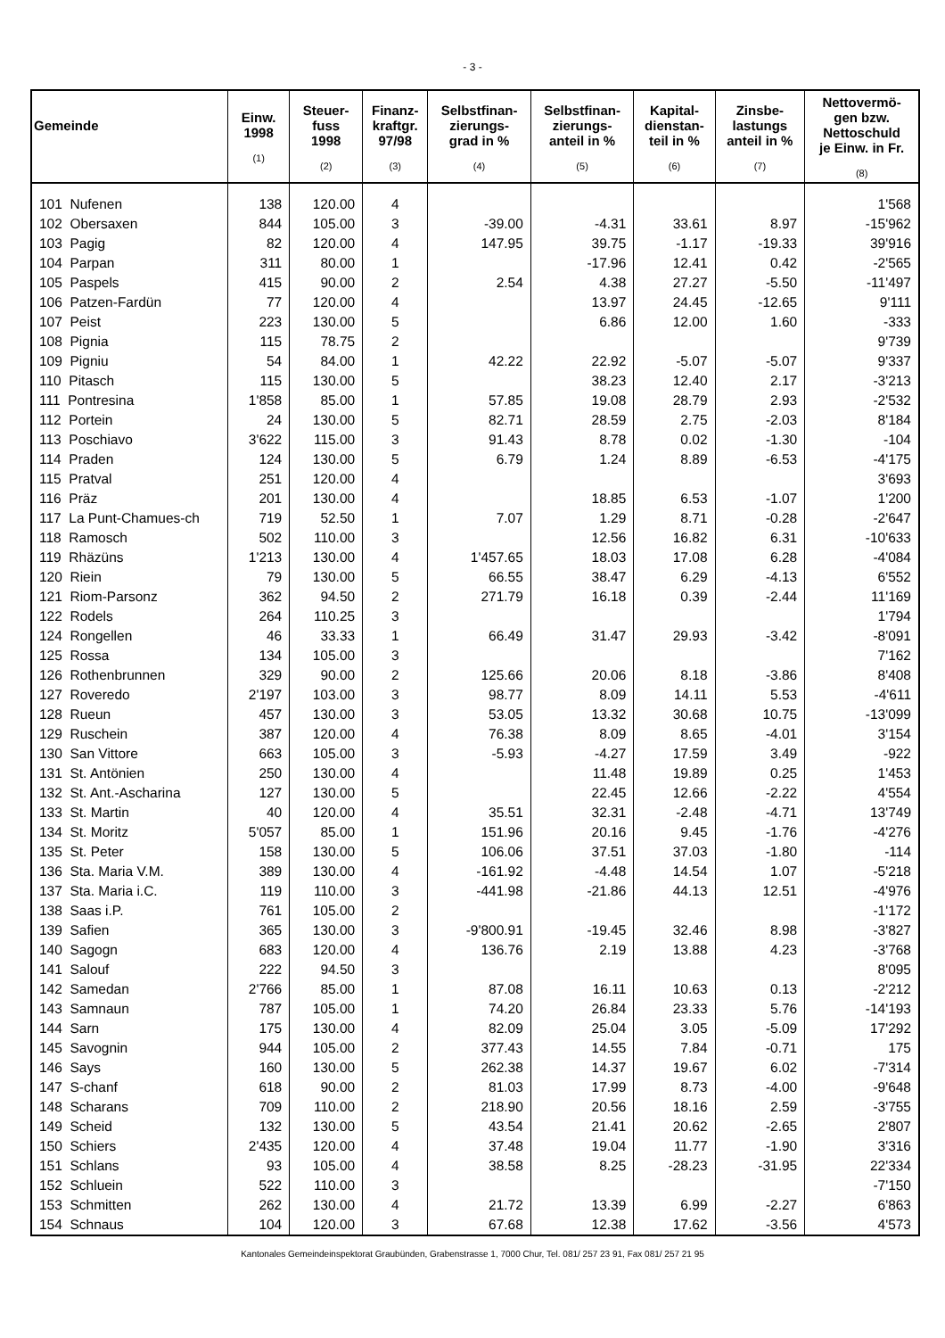- 3 -
| Gemeinde | Einw. 1998 (1) | Steuer- fuss 1998 (2) | Finanz- kraftgr. 97/98 (3) | Selbstfinan- zierungs- grad in % (4) | Selbstfinan- zierungs- anteil in % (5) | Kapital- dienstan- teil in % (6) | Zinsbe- lastungs anteil in % (7) | Nettovermö- gen bzw. Nettoschuld je Einw. in Fr. (8) |
| --- | --- | --- | --- | --- | --- | --- | --- | --- |
| 101 Nufenen | 138 | 120.00 | 4 | | | | | 1'568 |
| 102 Obersaxen | 844 | 105.00 | 3 | -39.00 | -4.31 | 33.61 | 8.97 | -15'962 |
| 103 Pagig | 82 | 120.00 | 4 | 147.95 | 39.75 | -1.17 | -19.33 | 39'916 |
| 104 Parpan | 311 | 80.00 | 1 | | -17.96 | 12.41 | 0.42 | -2'565 |
| 105 Paspels | 415 | 90.00 | 2 | 2.54 | 4.38 | 27.27 | -5.50 | -11'497 |
| 106 Patzen-Fardün | 77 | 120.00 | 4 | | 13.97 | 24.45 | -12.65 | 9'111 |
| 107 Peist | 223 | 130.00 | 5 | | 6.86 | 12.00 | 1.60 | -333 |
| 108 Pignia | 115 | 78.75 | 2 | | | | | 9'739 |
| 109 Pigniu | 54 | 84.00 | 1 | 42.22 | 22.92 | -5.07 | -5.07 | 9'337 |
| 110 Pitasch | 115 | 130.00 | 5 | | 38.23 | 12.40 | 2.17 | -3'213 |
| 111 Pontresina | 1'858 | 85.00 | 1 | 57.85 | 19.08 | 28.79 | 2.93 | -2'532 |
| 112 Portein | 24 | 130.00 | 5 | 82.71 | 28.59 | 2.75 | -2.03 | 8'184 |
| 113 Poschiavo | 3'622 | 115.00 | 3 | 91.43 | 8.78 | 0.02 | -1.30 | -104 |
| 114 Praden | 124 | 130.00 | 5 | 6.79 | 1.24 | 8.89 | -6.53 | -4'175 |
| 115 Pratval | 251 | 120.00 | 4 | | | | | 3'693 |
| 116 Präz | 201 | 130.00 | 4 | | 18.85 | 6.53 | -1.07 | 1'200 |
| 117 La Punt-Chamues-ch | 719 | 52.50 | 1 | 7.07 | 1.29 | 8.71 | -0.28 | -2'647 |
| 118 Ramosch | 502 | 110.00 | 3 | | 12.56 | 16.82 | 6.31 | -10'633 |
| 119 Rhäzüns | 1'213 | 130.00 | 4 | 1'457.65 | 18.03 | 17.08 | 6.28 | -4'084 |
| 120 Riein | 79 | 130.00 | 5 | 66.55 | 38.47 | 6.29 | -4.13 | 6'552 |
| 121 Riom-Parsonz | 362 | 94.50 | 2 | 271.79 | 16.18 | 0.39 | -2.44 | 11'169 |
| 122 Rodels | 264 | 110.25 | 3 | | | | | 1'794 |
| 124 Rongellen | 46 | 33.33 | 1 | 66.49 | 31.47 | 29.93 | -3.42 | -8'091 |
| 125 Rossa | 134 | 105.00 | 3 | | | | | 7'162 |
| 126 Rothenbrunnen | 329 | 90.00 | 2 | 125.66 | 20.06 | 8.18 | -3.86 | 8'408 |
| 127 Roveredo | 2'197 | 103.00 | 3 | 98.77 | 8.09 | 14.11 | 5.53 | -4'611 |
| 128 Rueun | 457 | 130.00 | 3 | 53.05 | 13.32 | 30.68 | 10.75 | -13'099 |
| 129 Ruschein | 387 | 120.00 | 4 | 76.38 | 8.09 | 8.65 | -4.01 | 3'154 |
| 130 San Vittore | 663 | 105.00 | 3 | -5.93 | -4.27 | 17.59 | 3.49 | -922 |
| 131 St. Antönien | 250 | 130.00 | 4 | | 11.48 | 19.89 | 0.25 | 1'453 |
| 132 St. Ant.-Ascharina | 127 | 130.00 | 5 | | 22.45 | 12.66 | -2.22 | 4'554 |
| 133 St. Martin | 40 | 120.00 | 4 | 35.51 | 32.31 | -2.48 | -4.71 | 13'749 |
| 134 St. Moritz | 5'057 | 85.00 | 1 | 151.96 | 20.16 | 9.45 | -1.76 | -4'276 |
| 135 St. Peter | 158 | 130.00 | 5 | 106.06 | 37.51 | 37.03 | -1.80 | -114 |
| 136 Sta. Maria V.M. | 389 | 130.00 | 4 | -161.92 | -4.48 | 14.54 | 1.07 | -5'218 |
| 137 Sta. Maria i.C. | 119 | 110.00 | 3 | -441.98 | -21.86 | 44.13 | 12.51 | -4'976 |
| 138 Saas i.P. | 761 | 105.00 | 2 | | | | | -1'172 |
| 139 Safien | 365 | 130.00 | 3 | -9'800.91 | -19.45 | 32.46 | 8.98 | -3'827 |
| 140 Sagogn | 683 | 120.00 | 4 | 136.76 | 2.19 | 13.88 | 4.23 | -3'768 |
| 141 Salouf | 222 | 94.50 | 3 | | | | | 8'095 |
| 142 Samedan | 2'766 | 85.00 | 1 | 87.08 | 16.11 | 10.63 | 0.13 | -2'212 |
| 143 Samnaun | 787 | 105.00 | 1 | 74.20 | 26.84 | 23.33 | 5.76 | -14'193 |
| 144 Sarn | 175 | 130.00 | 4 | 82.09 | 25.04 | 3.05 | -5.09 | 17'292 |
| 145 Savognin | 944 | 105.00 | 2 | 377.43 | 14.55 | 7.84 | -0.71 | 175 |
| 146 Says | 160 | 130.00 | 5 | 262.38 | 14.37 | 19.67 | 6.02 | -7'314 |
| 147 S-chanf | 618 | 90.00 | 2 | 81.03 | 17.99 | 8.73 | -4.00 | -9'648 |
| 148 Scharans | 709 | 110.00 | 2 | 218.90 | 20.56 | 18.16 | 2.59 | -3'755 |
| 149 Scheid | 132 | 130.00 | 5 | 43.54 | 21.41 | 20.62 | -2.65 | 2'807 |
| 150 Schiers | 2'435 | 120.00 | 4 | 37.48 | 19.04 | 11.77 | -1.90 | 3'316 |
| 151 Schlans | 93 | 105.00 | 4 | 38.58 | 8.25 | -28.23 | -31.95 | 22'334 |
| 152 Schluein | 522 | 110.00 | 3 | | | | | -7'150 |
| 153 Schmitten | 262 | 130.00 | 4 | 21.72 | 13.39 | 6.99 | -2.27 | 6'863 |
| 154 Schnaus | 104 | 120.00 | 3 | 67.68 | 12.38 | 17.62 | -3.56 | 4'573 |
Kantonales Gemeindeinspektorat Graubünden, Grabenstrasse 1, 7000 Chur, Tel. 081/ 257 23 91, Fax 081/ 257 21 95